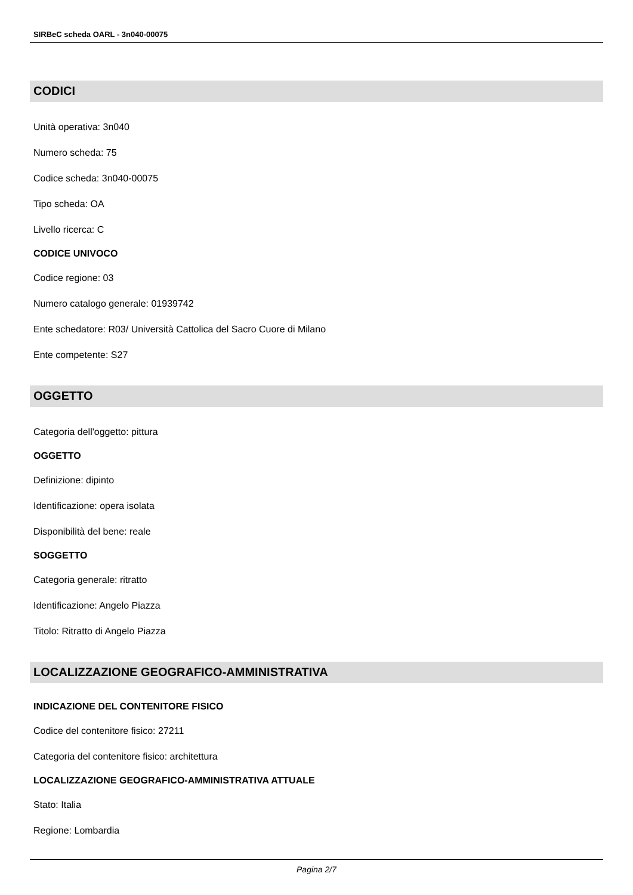SIRBeC scheda OARL - 3n040-00075
CODICI
Unità operativa: 3n040
Numero scheda: 75
Codice scheda: 3n040-00075
Tipo scheda: OA
Livello ricerca: C
CODICE UNIVOCO
Codice regione: 03
Numero catalogo generale: 01939742
Ente schedatore: R03/ Università Cattolica del Sacro Cuore di Milano
Ente competente: S27
OGGETTO
Categoria dell'oggetto: pittura
OGGETTO
Definizione: dipinto
Identificazione: opera isolata
Disponibilità del bene: reale
SOGGETTO
Categoria generale: ritratto
Identificazione: Angelo Piazza
Titolo: Ritratto di Angelo Piazza
LOCALIZZAZIONE GEOGRAFICO-AMMINISTRATIVA
INDICAZIONE DEL CONTENITORE FISICO
Codice del contenitore fisico: 27211
Categoria del contenitore fisico: architettura
LOCALIZZAZIONE GEOGRAFICO-AMMINISTRATIVA ATTUALE
Stato: Italia
Regione: Lombardia
Pagina 2/7